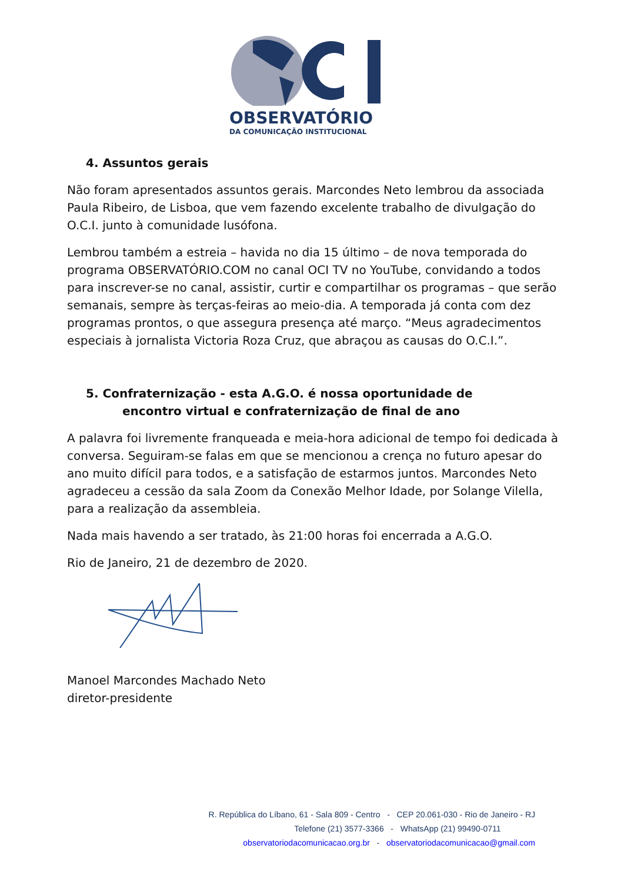OBSERVATÓRIO
DA COMUNICAÇÃO INSTITUCIONAL
4. Assuntos gerais
Não foram apresentados assuntos gerais. Marcondes Neto lembrou da associada Paula Ribeiro, de Lisboa, que vem fazendo excelente trabalho de divulgação do O.C.I. junto à comunidade lusófona.
Lembrou também a estreia – havida no dia 15 último – de nova temporada do programa OBSERVATÓRIO.COM no canal OCI TV no YouTube, convidando a todos para inscrever-se no canal, assistir, curtir e compartilhar os programas – que serão semanais, sempre às terças-feiras ao meio-dia. A temporada já conta com dez programas prontos, o que assegura presença até março. “Meus agradecimentos especiais à jornalista Victoria Roza Cruz, que abraçou as causas do O.C.I.”.
5. Confraternização - esta A.G.O. é nossa oportunidade de
encontro virtual e confraternização de final de ano
A palavra foi livremente franqueada e meia-hora adicional de tempo foi dedicada à conversa. Seguiram-se falas em que se mencionou a crença no futuro apesar do ano muito difícil para todos, e a satisfação de estarmos juntos. Marcondes Neto agradeceu a cessão da sala Zoom da Conexão Melhor Idade, por Solange Vilella, para a realização da assembleia.
Nada mais havendo a ser tratado, às 21:00 horas foi encerrada a A.G.O.
Rio de Janeiro, 21 de dezembro de 2020.
Manoel Marcondes Machado Neto
diretor-presidente
R. República do Líbano, 61 - Sala 809 - Centro - CEP 20.061-030 - Rio de Janeiro - RJ
Telefone (21) 3577-3366 - WhatsApp (21) 99490-0711
observatoriodacomunicacao.org.br - observatoriodacomunicacao@gmail.com